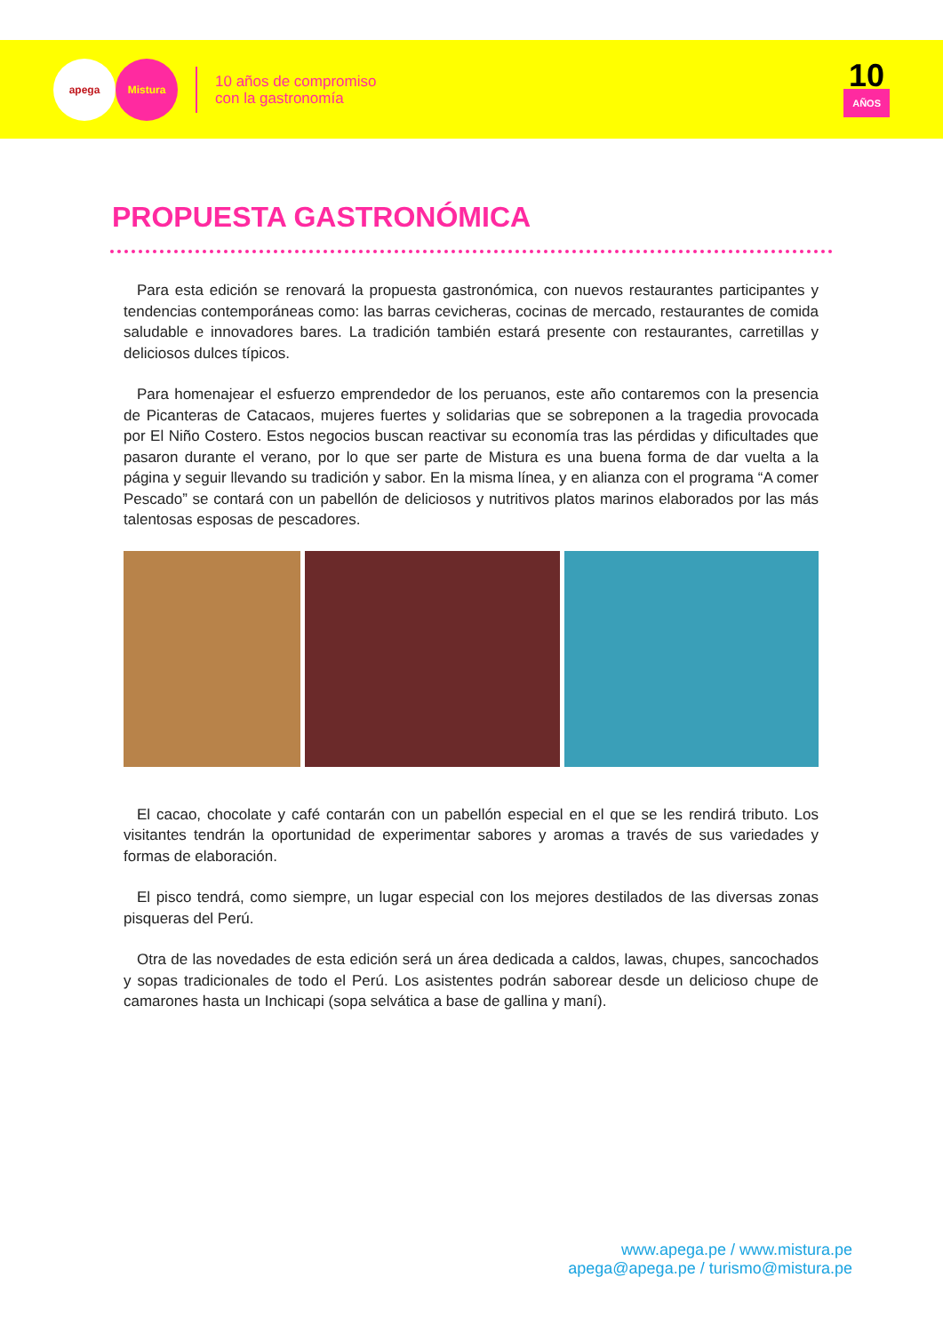apega Mistura
10 años de compromiso
con la gastronomía
10
AÑOS
PROPUESTA GASTRONÓMICA
Para esta edición se renovará la propuesta gastronómica, con nuevos restaurantes participantes y tendencias contemporáneas como: las barras cevicheras, cocinas de mercado, restaurantes de comida saludable e innovadores bares. La tradición también estará presente con restaurantes, carretillas y deliciosos dulces típicos.
Para homenajear el esfuerzo emprendedor de los peruanos, este año contaremos con la presencia de Picanteras de Catacaos, mujeres fuertes y solidarias que se sobreponen a la tragedia provocada por El Niño Costero. Estos negocios buscan reactivar su economía tras las pérdidas y dificultades que pasaron durante el verano, por lo que ser parte de Mistura es una buena forma de dar vuelta a la página y seguir llevando su tradición y sabor. En la misma línea, y en alianza con el programa “A comer Pescado” se contará con un pabellón de deliciosos y nutritivos platos marinos elaborados por las más talentosas esposas de pescadores.
El cacao, chocolate y café contarán con un pabellón especial en el que se les rendirá tributo. Los visitantes tendrán la oportunidad de experimentar sabores y aromas a través de sus variedades y formas de elaboración.
El pisco tendrá, como siempre, un lugar especial con los mejores destilados de las diversas zonas pisqueras del Perú.
Otra de las novedades de esta edición será un área dedicada a caldos, lawas, chupes, sancochados y sopas tradicionales de todo el Perú. Los asistentes podrán saborear desde un delicioso chupe de camarones hasta un Inchicapi (sopa selvática a base de gallina y maní).
www.apega.pe / www.mistura.pe
apega@apega.pe / turismo@mistura.pe